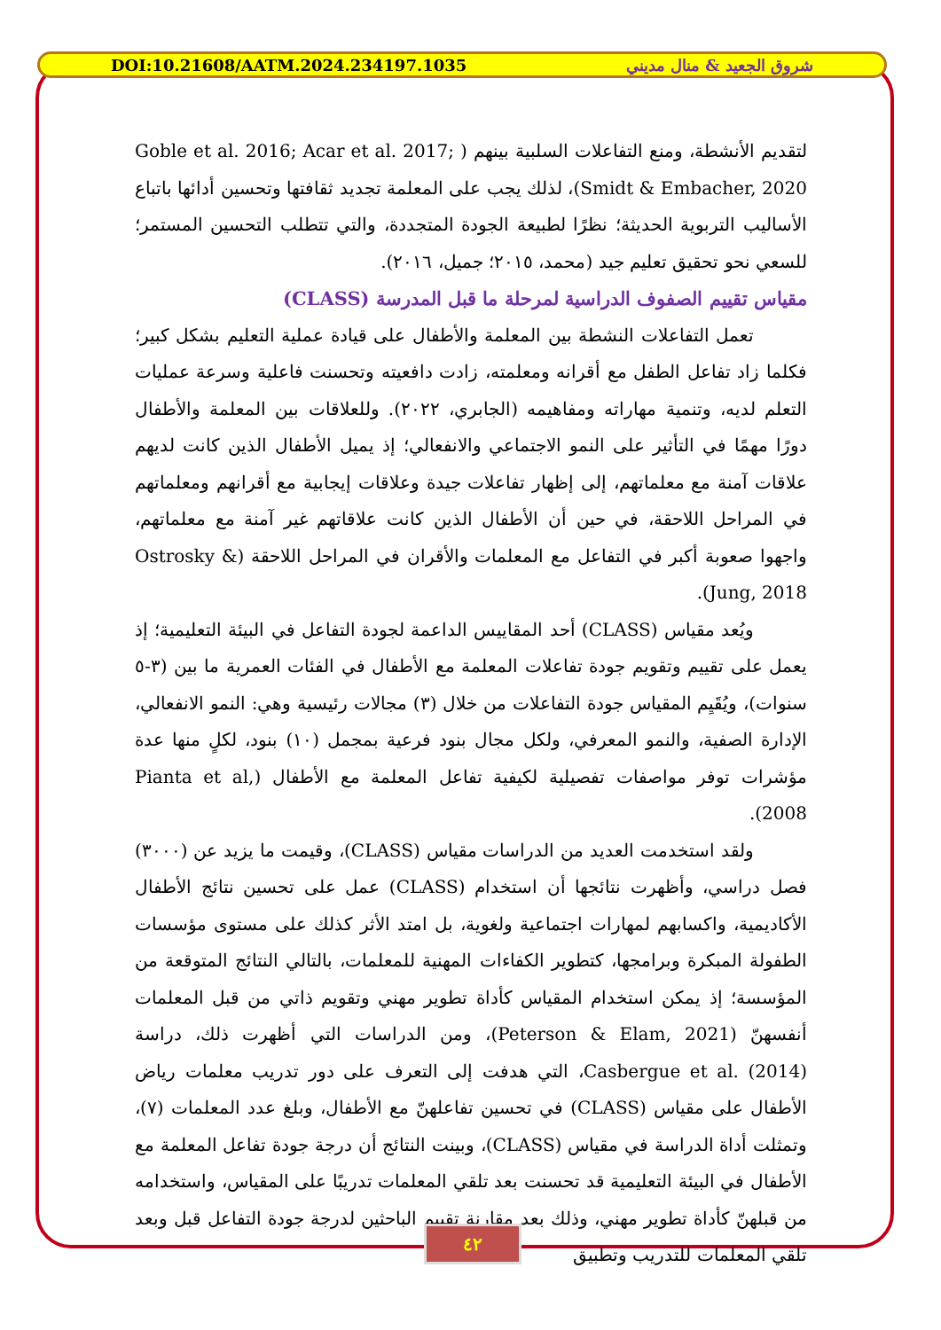DOI:10.21608/AATM.2024.234197.1035 شروق الجعيد & منال مديني
لتقديم الأنشطة، ومنع التفاعلات السلبية بينهم ( Goble et al. 2016; Acar et al. 2017; Smidt & Embacher, 2020)، لذلك يجب على المعلمة تجديد ثقافتها وتحسين أدائها باتباع الأساليب التربوية الحديثة؛ نظرًا لطبيعة الجودة المتجددة، والتي تتطلب التحسين المستمر؛ للسعي نحو تحقيق تعليم جيد (محمد، ٢٠١٥؛ جميل، ٢٠١٦).
مقياس تقييم الصفوف الدراسية لمرحلة ما قبل المدرسة (CLASS)
تعمل التفاعلات النشطة بين المعلمة والأطفال على قيادة عملية التعليم بشكل كبير؛ فكلما زاد تفاعل الطفل مع أقرانه ومعلمته، زادت دافعيته وتحسنت فاعلية وسرعة عمليات التعلم لديه، وتنمية مهاراته ومفاهيمه (الجابري، ٢٠٢٢). وللعلاقات بين المعلمة والأطفال دورًا مهمًا في التأثير على النمو الاجتماعي والانفعالي؛ إذ يميل الأطفال الذين كانت لديهم علاقات آمنة مع معلماتهم، إلى إظهار تفاعلات جيدة وعلاقات إيجابية مع أقرانهم ومعلماتهم في المراحل اللاحقة، في حين أن الأطفال الذين كانت علاقاتهم غير آمنة مع معلماتهم، واجهوا صعوبة أكبر في التفاعل مع المعلمات والأقران في المراحل اللاحقة (Ostrosky & Jung, 2018).
ويُعد مقياس (CLASS) أحد المقاييس الداعمة لجودة التفاعل في البيئة التعليمية؛ إذ يعمل على تقييم وتقويم جودة تفاعلات المعلمة مع الأطفال في الفئات العمرية ما بين (٣-٥ سنوات)، ويُقَيِم المقياس جودة التفاعلات من خلال (٣) مجالات رئيسية وهي: النمو الانفعالي، الإدارة الصفية، والنمو المعرفي، ولكل مجال بنود فرعية بمجمل (١٠) بنود، لكلٍ منها عدة مؤشرات توفر مواصفات تفصيلية لكيفية تفاعل المعلمة مع الأطفال (Pianta et al, 2008).
ولقد استخدمت العديد من الدراسات مقياس (CLASS)، وقيمت ما يزيد عن (٣٠٠٠) فصل دراسي، وأظهرت نتائجها أن استخدام (CLASS) عمل على تحسين نتائج الأطفال الأكاديمية، واكسابهم لمهارات اجتماعية ولغوية، بل امتد الأثر كذلك على مستوى مؤسسات الطفولة المبكرة وبرامجها، كتطوير الكفاءات المهنية للمعلمات، بالتالي النتائج المتوقعة من المؤسسة؛ إذ يمكن استخدام المقياس كأداة تطوير مهني وتقويم ذاتي من قبل المعلمات أنفسهنّ (Peterson & Elam, 2021)، ومن الدراسات التي أظهرت ذلك، دراسة Casbergue et al. (2014)، التي هدفت إلى التعرف على دور تدريب معلمات رياض الأطفال على مقياس (CLASS) في تحسين تفاعلهنّ مع الأطفال، وبلغ عدد المعلمات (٧)، وتمثلت أداة الدراسة في مقياس (CLASS)، وبينت النتائج أن درجة جودة تفاعل المعلمة مع الأطفال في البيئة التعليمية قد تحسنت بعد تلقي المعلمات تدريبًا على المقياس، واستخدامه من قبلهنّ كأداة تطوير مهني، وذلك بعد مقارنة تقييم الباحثين لدرجة جودة التفاعل قبل وبعد تلقي المعلمات للتدريب وتطبيق
٤٢